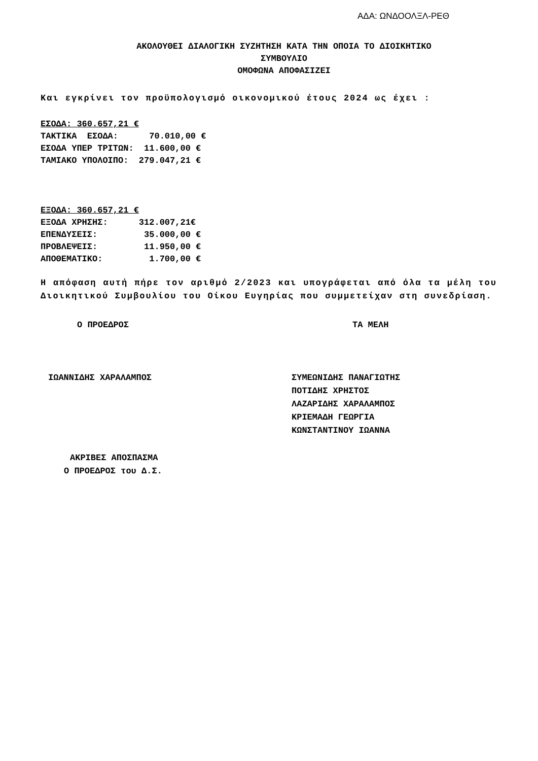ΑΔΑ: ΩΝΔΟΟΛΞΛ-ΡΕΘ
ΑΚΟΛΟΥΘΕΙ ΔΙΑΛΟΓΙΚΗ ΣΥΖΗΤΗΣΗ ΚΑΤΑ ΤΗΝ ΟΠΟΙΑ ΤΟ ΔΙΟΙΚΗΤΙΚΟ
ΣΥΜΒΟΥΛΙΟ
ΟΜΟΦΩΝΑ ΑΠΟΦΑΣΙΖΕΙ
Και εγκρίνει τον προϋπολογισμό οικονομικού έτους 2024 ως έχει :
ΕΣΟΔΑ: 360.657,21 €
ΤΑΚΤΙΚΑ  ΕΣΟΔΑ:      70.010,00 €
ΕΣΟΔΑ ΥΠΕΡ ΤΡΙΤΩΝ:  11.600,00 €
ΤΑΜΙΑΚΟ ΥΠΟΛΟΙΠΟ:  279.047,21 €
ΕΞΟΔΑ: 360.657,21 €
ΕΞΟΔΑ ΧΡΗΣΗΣ:      312.007,21€
ΕΠΕΝΔΥΣΕΙΣ:         35.000,00 €
ΠΡΟΒΛΕΨΕΙΣ:         11.950,00 €
ΑΠΟΘΕΜΑΤΙΚΟ:         1.700,00 €
Η απόφαση αυτή πήρε τον αριθμό 2/2023 και υπογράφεται από όλα τα μέλη του Διοικητικού Συμβουλίου του Οίκου Ευγηρίας που συμμετείχαν στη συνεδρίαση.
Ο ΠΡΟΕΔΡΟΣ ΤΑ ΜΕΛΗ
ΙΩΑΝΝΙΔΗΣ ΧΑΡΑΛΑΜΠΟΣ ΣΥΜΕΩΝΙΔΗΣ ΠΑΝΑΓΙΩΤΗΣ
ΠΟΤΙΔΗΣ ΧΡΗΣΤΟΣ
ΛΑΖΑΡΙΔΗΣ ΧΑΡΑΛΑΜΠΟΣ
ΚΡΙΕΜΑΔΗ ΓΕΩΡΓΙΑ
ΚΩΝΣΤΑΝΤΙΝΟΥ ΙΩΑΝΝΑ
ΑΚΡΙΒΕΣ ΑΠΟΣΠΑΣΜΑ
Ο ΠΡΟΕΔΡΟΣ του Δ.Σ.